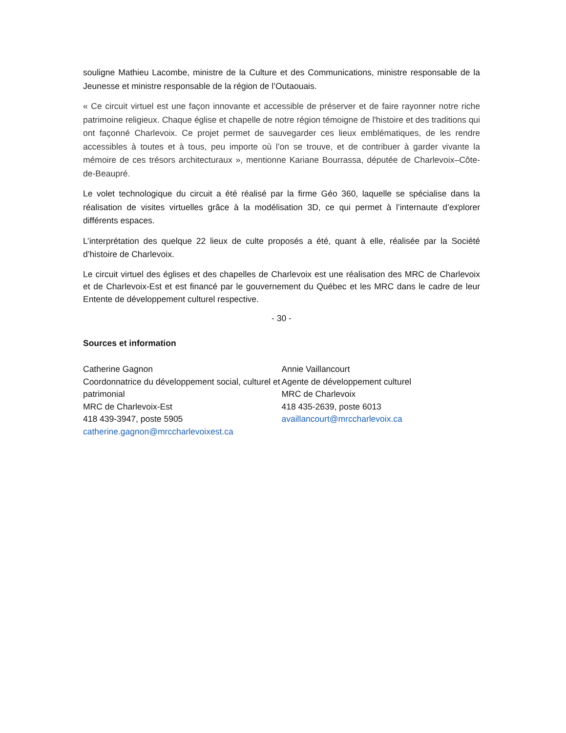souligne Mathieu Lacombe, ministre de la Culture et des Communications, ministre responsable de la Jeunesse et ministre responsable de la région de l’Outaouais.
« Ce circuit virtuel est une façon innovante et accessible de préserver et de faire rayonner notre riche patrimoine religieux. Chaque église et chapelle de notre région témoigne de l'histoire et des traditions qui ont façonné Charlevoix. Ce projet permet de sauvegarder ces lieux emblématiques, de les rendre accessibles à toutes et à tous, peu importe où l’on se trouve, et de contribuer à garder vivante la mémoire de ces trésors architecturaux », mentionne Kariane Bourrassa, députée de Charlevoix–Côte-de-Beaupré.
Le volet technologique du circuit a été réalisé par la firme Géo 360, laquelle se spécialise dans la réalisation de visites virtuelles grâce à la modélisation 3D, ce qui permet à l’internaute d’explorer différents espaces.
L’interprétation des quelque 22 lieux de culte proposés a été, quant à elle, réalisée par la Société d’histoire de Charlevoix.
Le circuit virtuel des églises et des chapelles de Charlevoix est une réalisation des MRC de Charlevoix et de Charlevoix-Est et est financé par le gouvernement du Québec et les MRC dans le cadre de leur Entente de développement culturel respective.
- 30 -
Sources et information
Catherine Gagnon
Coordonnatrice du développement social, culturel et patrimonial
MRC de Charlevoix-Est
418 439-3947, poste 5905
catherine.gagnon@mrccharlevoixest.ca
Annie Vaillancourt
Agente de développement culturel
MRC de Charlevoix
418 435-2639, poste 6013
availlancourt@mrccharlevoix.ca